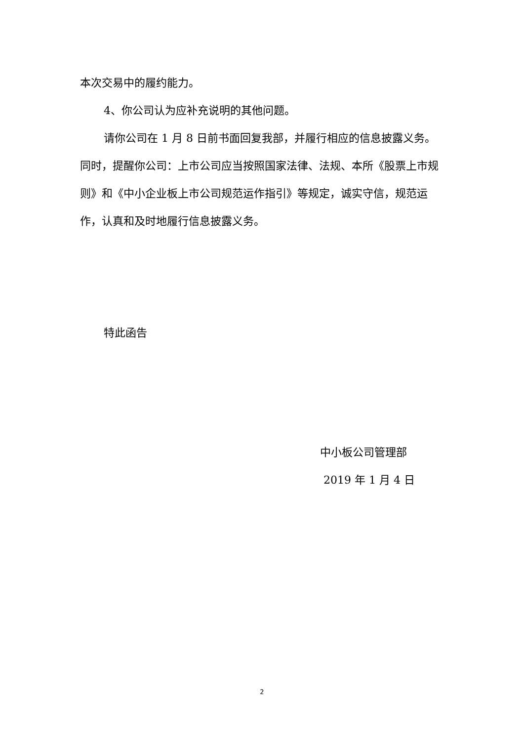本次交易中的履约能力。
4、你公司认为应补充说明的其他问题。
请你公司在 1 月 8 日前书面回复我部，并履行相应的信息披露义务。同时，提醒你公司：上市公司应当按照国家法律、法规、本所《股票上市规则》和《中小企业板上市公司规范运作指引》等规定，诚实守信，规范运作，认真和及时地履行信息披露义务。
特此函告
中小板公司管理部
2019 年 1 月 4 日
2